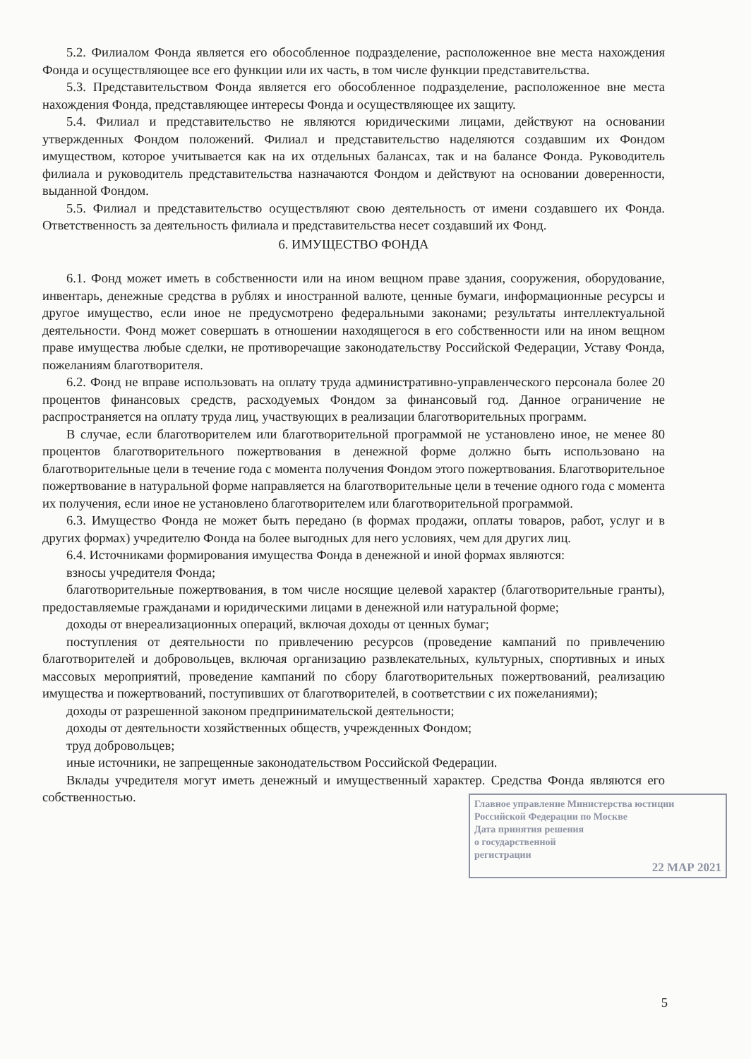5.2. Филиалом Фонда является его обособленное подразделение, расположенное вне места нахождения Фонда и осуществляющее все его функции или их часть, в том числе функции представительства.
5.3. Представительством Фонда является его обособленное подразделение, расположенное вне места нахождения Фонда, представляющее интересы Фонда и осуществляющее их защиту.
5.4. Филиал и представительство не являются юридическими лицами, действуют на основании утвержденных Фондом положений. Филиал и представительство наделяются создавшим их Фондом имуществом, которое учитывается как на их отдельных балансах, так и на балансе Фонда. Руководитель филиала и руководитель представительства назначаются Фондом и действуют на основании доверенности, выданной Фондом.
5.5. Филиал и представительство осуществляют свою деятельность от имени создавшего их Фонда. Ответственность за деятельность филиала и представительства несет создавший их Фонд.
6. ИМУЩЕСТВО ФОНДА
6.1. Фонд может иметь в собственности или на ином вещном праве здания, сооружения, оборудование, инвентарь, денежные средства в рублях и иностранной валюте, ценные бумаги, информационные ресурсы и другое имущество, если иное не предусмотрено федеральными законами; результаты интеллектуальной деятельности. Фонд может совершать в отношении находящегося в его собственности или на ином вещном праве имущества любые сделки, не противоречащие законодательству Российской Федерации, Уставу Фонда, пожеланиям благотворителя.
6.2. Фонд не вправе использовать на оплату труда административно-управленческого персонала более 20 процентов финансовых средств, расходуемых Фондом за финансовый год. Данное ограничение не распространяется на оплату труда лиц, участвующих в реализации благотворительных программ.
В случае, если благотворителем или благотворительной программой не установлено иное, не менее 80 процентов благотворительного пожертвования в денежной форме должно быть использовано на благотворительные цели в течение года с момента получения Фондом этого пожертвования. Благотворительное пожертвование в натуральной форме направляется на благотворительные цели в течение одного года с момента их получения, если иное не установлено благотворителем или благотворительной программой.
6.3. Имущество Фонда не может быть передано (в формах продажи, оплаты товаров, работ, услуг и в других формах) учредителю Фонда на более выгодных для него условиях, чем для других лиц.
6.4. Источниками формирования имущества Фонда в денежной и иной формах являются:
взносы учредителя Фонда;
благотворительные пожертвования, в том числе носящие целевой характер (благотворительные гранты), предоставляемые гражданами и юридическими лицами в денежной или натуральной форме;
доходы от внереализационных операций, включая доходы от ценных бумаг;
поступления от деятельности по привлечению ресурсов (проведение кампаний по привлечению благотворителей и добровольцев, включая организацию развлекательных, культурных, спортивных и иных массовых мероприятий, проведение кампаний по сбору благотворительных пожертвований, реализацию имущества и пожертвований, поступивших от благотворителей, в соответствии с их пожеланиями);
доходы от разрешенной законом предпринимательской деятельности;
доходы от деятельности хозяйственных обществ, учрежденных Фондом;
труд добровольцев;
иные источники, не запрещенные законодательством Российской Федерации.
Вклады учредителя могут иметь денежный и имущественный характер. Средства Фонда являются его собственностью.
Главное управление Министерства юстиции Российской Федерации по Москве
Дата принятия решения
о государственной
регистрации
22 МАР 2021
5